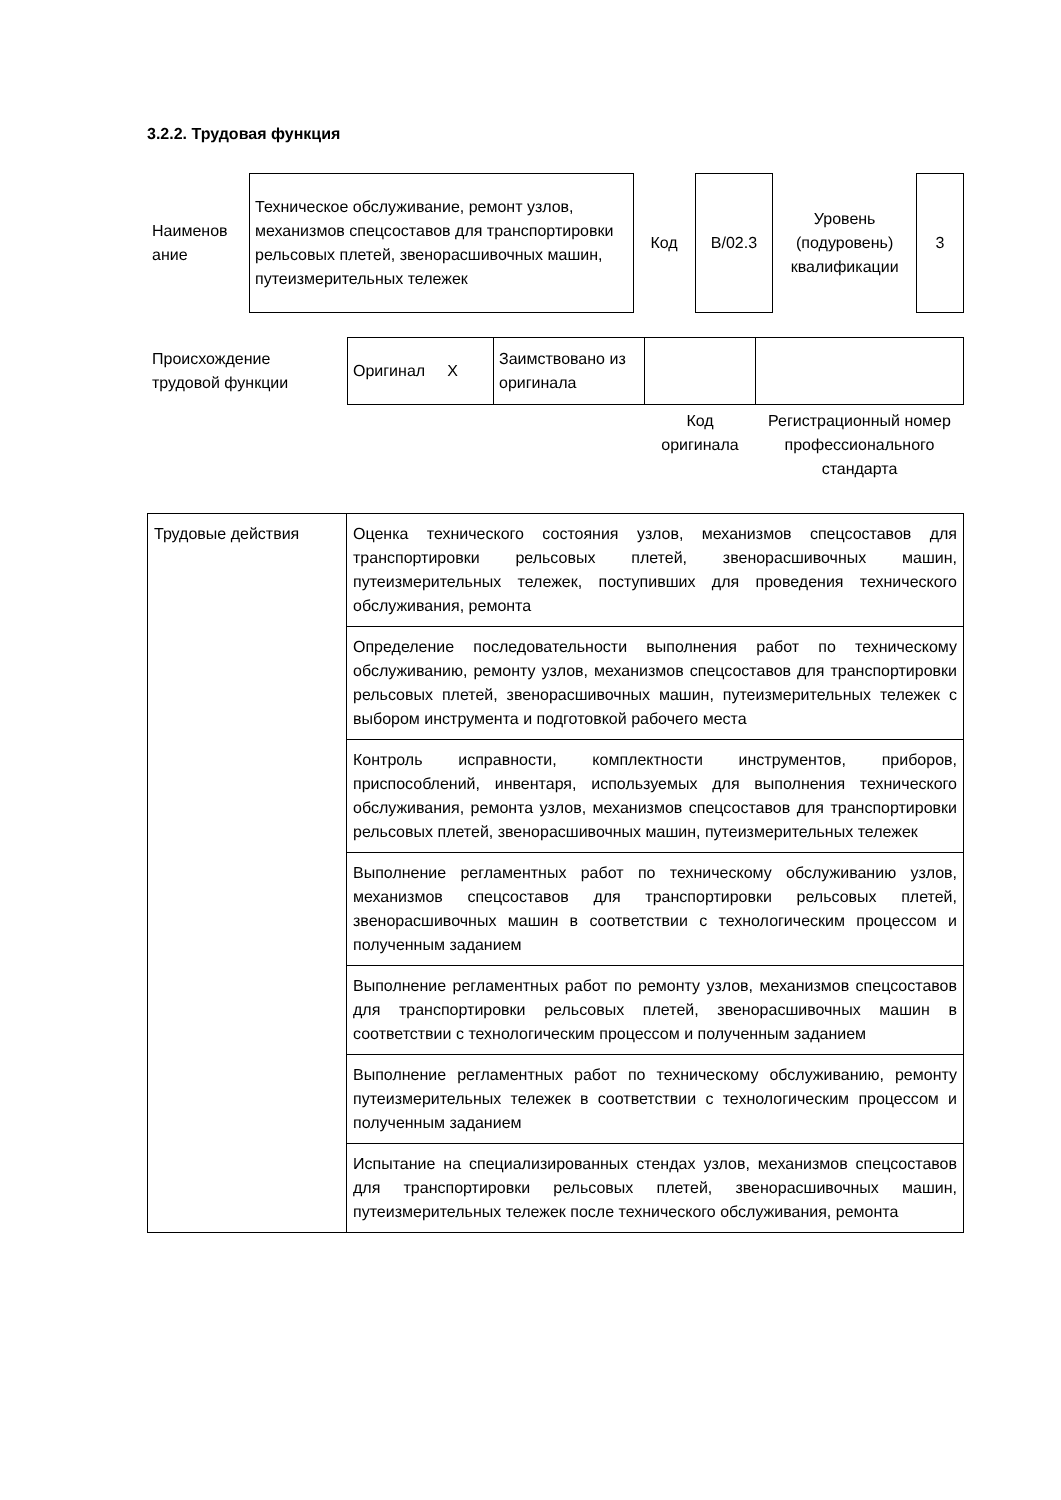3.2.2. Трудовая функция
| Наименов ание | Техническое обслуживание, ремонт узлов, механизмов спецсоставов для транспортировки рельсовых плетей, звенорасшивочных машин, путеизмерительных тележек | Код | B/02.3 | Уровень (подуровень) квалификации | 3 |
| Происхождение трудовой функции | Оригинал X | Заимствовано из оригинала | | |
| | | | Код оригинала | Регистрационный номер профессионального стандарта |
| Трудовые действия | Оценка технического состояния узлов, механизмов спецсоставов для транспортировки рельсовых плетей, звенорасшивочных машин, путеизмерительных тележек, поступивших для проведения технического обслуживания, ремонта |
| | Определение последовательности выполнения работ по техническому обслуживанию, ремонту узлов, механизмов спецсоставов для транспортировки рельсовых плетей, звенорасшивочных машин, путеизмерительных тележек с выбором инструмента и подготовкой рабочего места |
| | Контроль исправности, комплектности инструментов, приборов, приспособлений, инвентаря, используемых для выполнения технического обслуживания, ремонта узлов, механизмов спецсоставов для транспортировки рельсовых плетей, звенорасшивочных машин, путеизмерительных тележек |
| | Выполнение регламентных работ по техническому обслуживанию узлов, механизмов спецсоставов для транспортировки рельсовых плетей, звенорасшивочных машин в соответствии с технологическим процессом и полученным заданием |
| | Выполнение регламентных работ по ремонту узлов, механизмов спецсоставов для транспортировки рельсовых плетей, звенорасшивочных машин в соответствии с технологическим процессом и полученным заданием |
| | Выполнение регламентных работ по техническому обслуживанию, ремонту путеизмерительных тележек в соответствии с технологическим процессом и полученным заданием |
| | Испытание на специализированных стендах узлов, механизмов спецсоставов для транспортировки рельсовых плетей, звенорасшивочных машин, путеизмерительных тележек после технического обслуживания, ремонта |